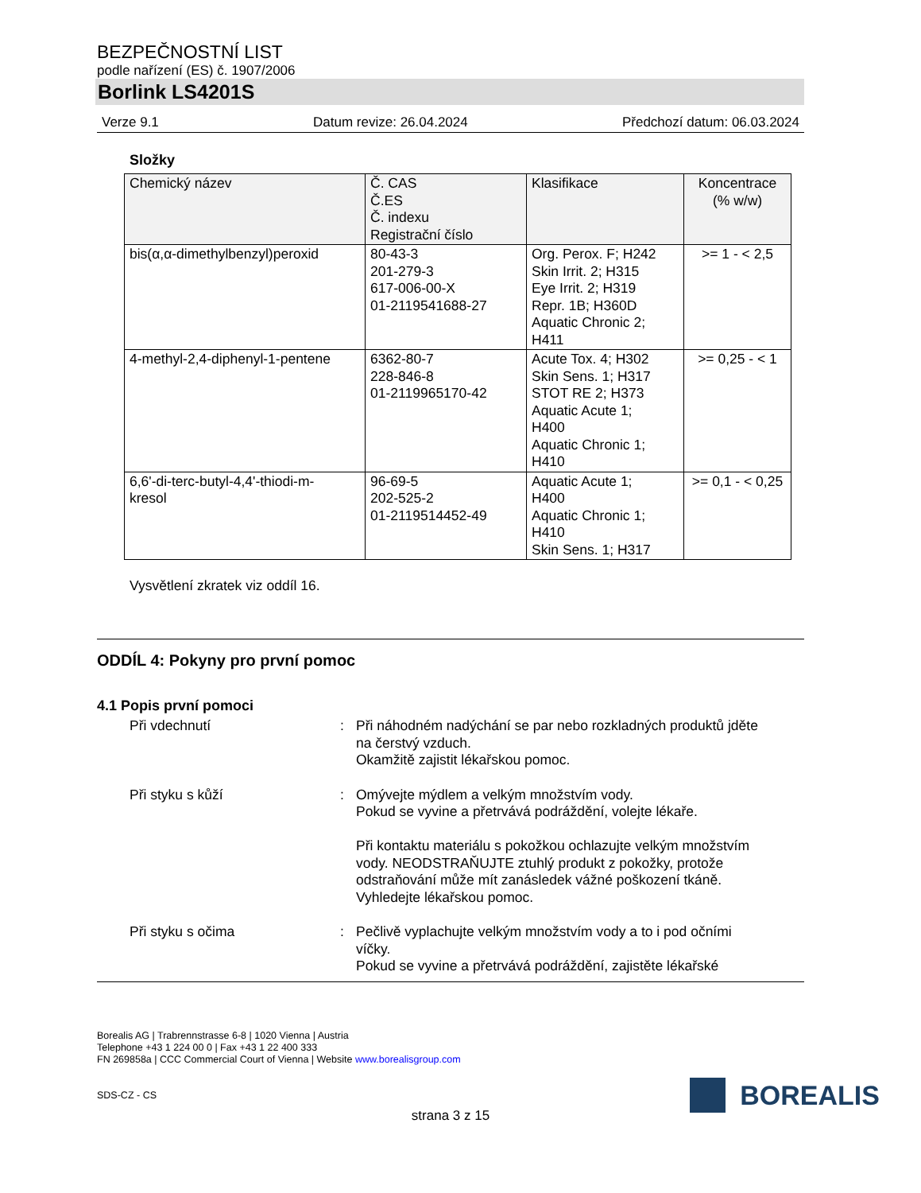BEZPEČNOSTNÍ LIST
podle nařízení (ES) č. 1907/2006
Borlink LS4201S
Verze 9.1 Datum revize: 26.04.2024 Předchozí datum: 06.03.2024
Složky
| Chemický název | Č. CAS Č.ES Č. indexu Registrační číslo | Klasifikace | Koncentrace (% w/w) |
| --- | --- | --- | --- |
| bis(α,α-dimethylbenzyl)peroxid | 80-43-3 201-279-3 617-006-00-X 01-2119541688-27 | Org. Perox. F; H242 Skin Irrit. 2; H315 Eye Irrit. 2; H319 Repr. 1B; H360D Aquatic Chronic 2; H411 | >= 1 - < 2,5 |
| 4-methyl-2,4-diphenyl-1-pentene | 6362-80-7 228-846-8 01-2119965170-42 | Acute Tox. 4; H302 Skin Sens. 1; H317 STOT RE 2; H373 Aquatic Acute 1; H400 Aquatic Chronic 1; H410 | >= 0,25 - < 1 |
| 6,6'-di-terc-butyl-4,4'-thiodi-m- kresol | 96-69-5 202-525-2 01-2119514452-49 | Aquatic Acute 1; H400 Aquatic Chronic 1; H410 Skin Sens. 1; H317 | >= 0,1 - < 0,25 |
Vysvětlení zkratek viz oddíl 16.
ODDÍL 4: Pokyny pro první pomoc
4.1 Popis první pomoci
Při vdechnutí : Při náhodném nadýchání se par nebo rozkladných produktů jděte na čerstvý vzduch.
Okamžitě zajistit lékařskou pomoc.
Při styku s kůží : Omývejte mýdlem a velkým množstvím vody.
Pokud se vyvine a přetrvává podráždění, volejte lékaře.
Při kontaktu materiálu s pokožkou ochlazujte velkým množstvím vody. NEODSTRAŇUJTE ztuhlý produkt z pokožky, protože odstraňování může mít zanásledek vážné poškození tkáně.
Vyhledejte lékařskou pomoc.
Při styku s očima : Pečlivě vyplachujte velkým množstvím vody a to i pod očními víčky.
Pokud se vyvine a přetrvává podráždění, zajistěte lékařské
Borealis AG | Trabrennstrasse 6-8 | 1020 Vienna | Austria
Telephone +43 1 224 00 0 | Fax +43 1 22 400 333
FN 269858a | CCC Commercial Court of Vienna | Website www.borealisgroup.com
SDS-CZ - CS
strana 3 z 15
BOREALIS